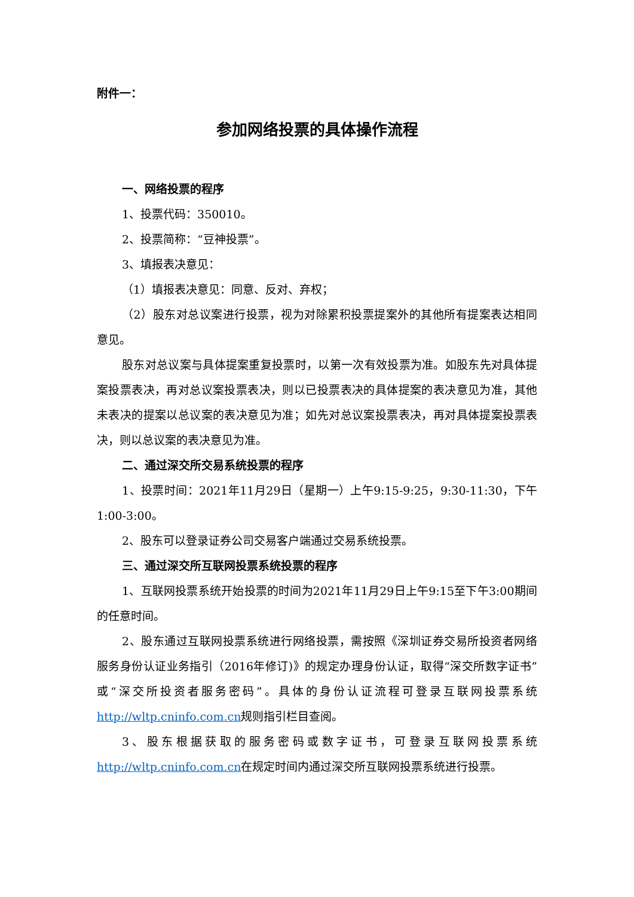附件一：
参加网络投票的具体操作流程
一、网络投票的程序
1、投票代码：350010。
2、投票简称：“豆神投票”。
3、填报表决意见：
（1）填报表决意见：同意、反对、弃权；
（2）股东对总议案进行投票，视为对除累积投票提案外的其他所有提案表达相同意见。
股东对总议案与具体提案重复投票时，以第一次有效投票为准。如股东先对具体提案投票表决，再对总议案投票表决，则以已投票表决的具体提案的表决意见为准，其他未表决的提案以总议案的表决意见为准；如先对总议案投票表决，再对具体提案投票表决，则以总议案的表决意见为准。
二、通过深交所交易系统投票的程序
1、投票时间：2021年11月29日（星期一）上午9:15-9:25，9:30-11:30，下午1:00-3:00。
2、股东可以登录证券公司交易客户端通过交易系统投票。
三、通过深交所互联网投票系统投票的程序
1、互联网投票系统开始投票的时间为2021年11月29日上午9:15至下午3:00期间的任意时间。
2、股东通过互联网投票系统进行网络投票，需按照《深圳证券交易所投资者网络服务身份认证业务指引（2016年修订)》的规定办理身份认证，取得“深交所数字证书”或“深交所投资者服务密码”。具体的身份认证流程可登录互联网投票系统http://wltp.cninfo.com.cn规则指引栏目查阅。
3、股东根据获取的服务密码或数字证书，可登录互联网投票系统http://wltp.cninfo.com.cn在规定时间内通过深交所互联网投票系统进行投票。